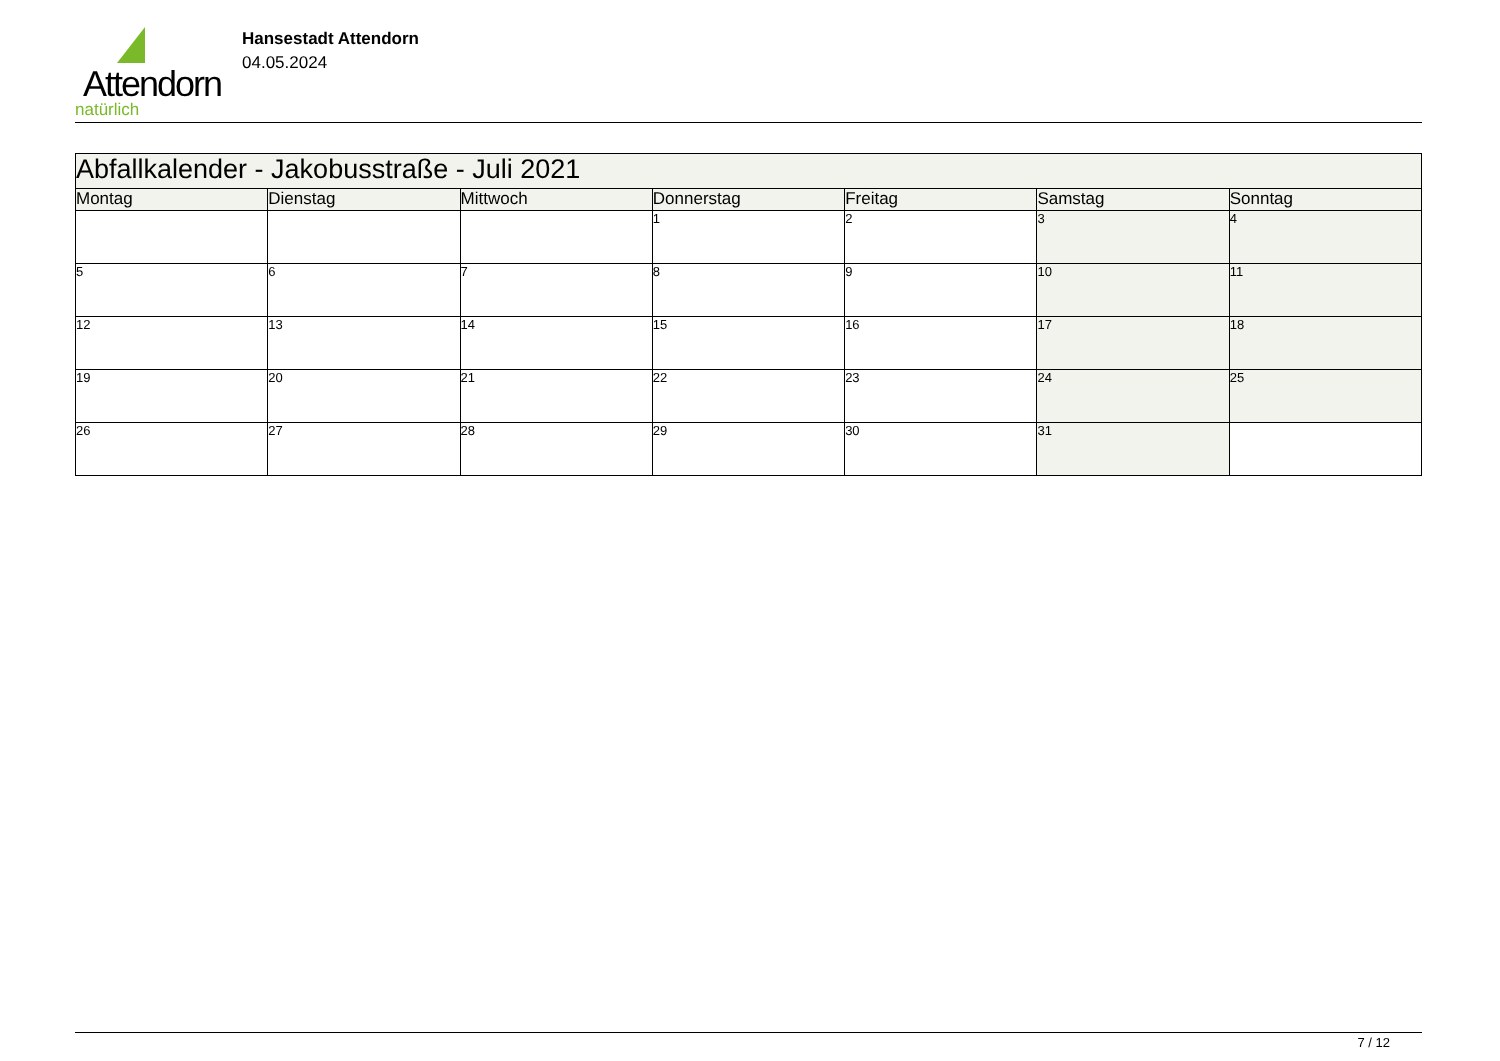Attendorn
natürlich
Hansestadt Attendorn
04.05.2024
| Abfallkalender - Jakobusstraße - Juli 2021 | | | | | | |
| Montag | Dienstag | Mittwoch | Donnerstag | Freitag | Samstag | Sonntag |
| | | | 1 | 2 | 3 | 4 |
| 5 | 6 | 7 | 8 | 9 | 10 | 11 |
| 12 | 13 | 14 | 15 | 16 | 17 | 18 |
| 19 | 20 | 21 | 22 | 23 | 24 | 25 |
| 26 | 27 | 28 | 29 | 30 | 31 | |
7 / 12